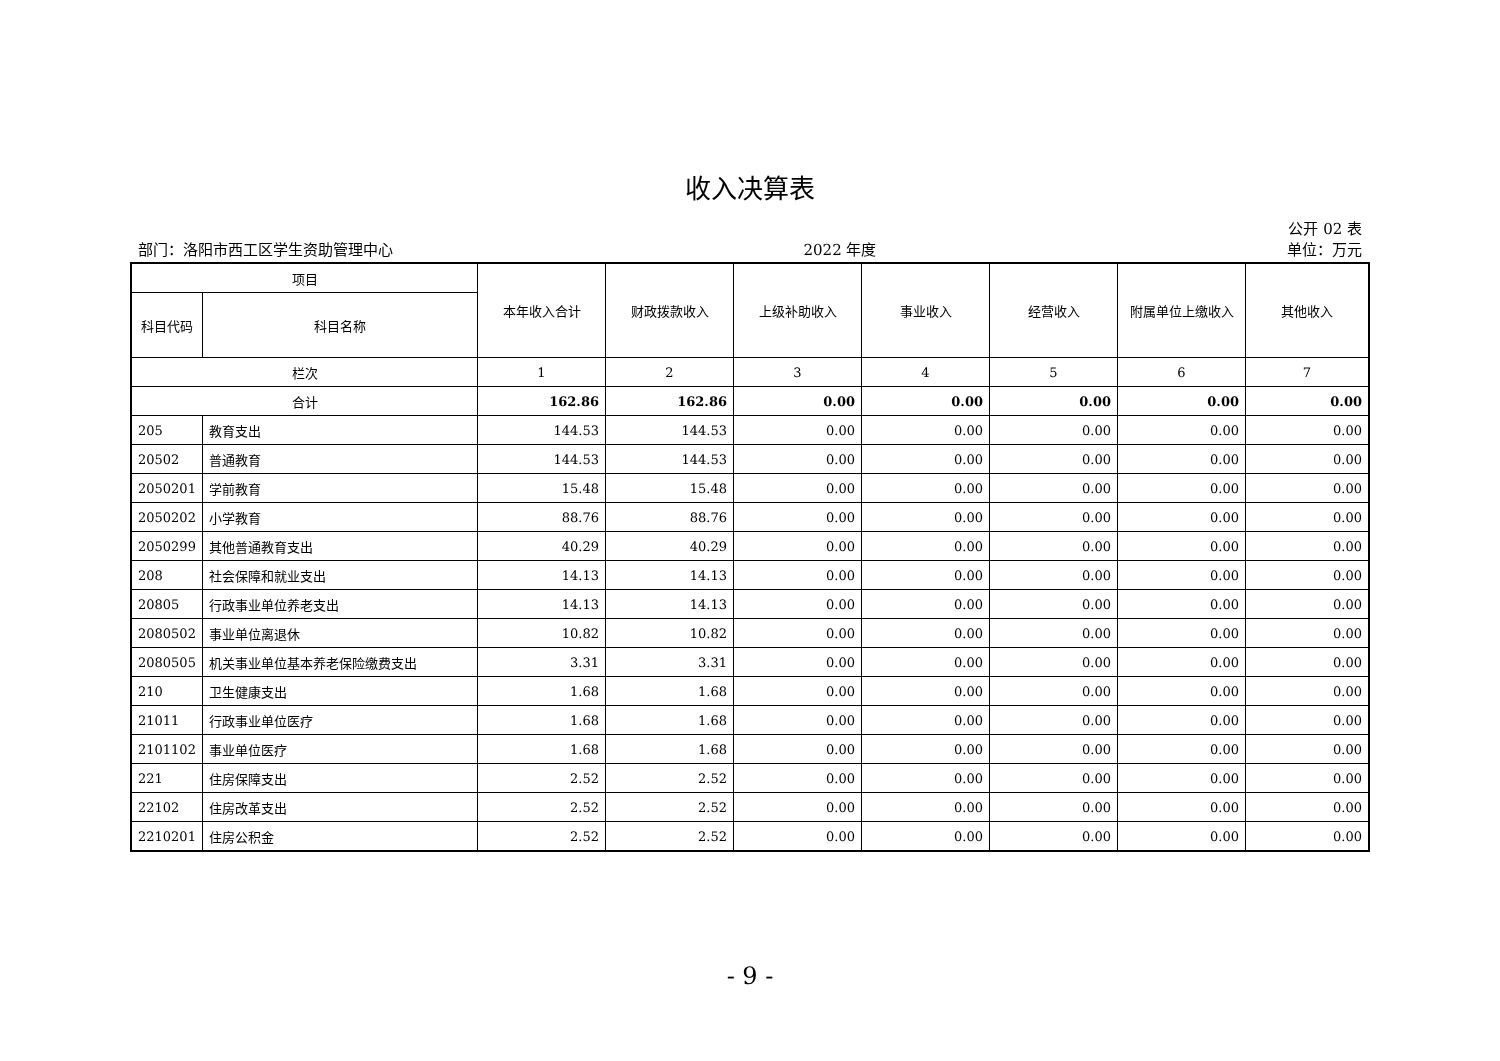收入决算表
公开 02 表
部门：洛阳市西工区学生资助管理中心 2022 年度 单位：万元
| 项目 | | 本年收入合计 | 财政拨款收入 | 上级补助收入 | 事业收入 | 经营收入 | 附属单位上缴收入 | 其他收入 |
| --- | --- | --- | --- | --- | --- | --- | --- | --- |
| 科目代码 | 科目名称 | | | | | | | |
| 栏次 | | 1 | 2 | 3 | 4 | 5 | 6 | 7 |
| 合计 | | 162.86 | 162.86 | 0.00 | 0.00 | 0.00 | 0.00 | 0.00 |
| 205 | 教育支出 | 144.53 | 144.53 | 0.00 | 0.00 | 0.00 | 0.00 | 0.00 |
| 20502 | 普通教育 | 144.53 | 144.53 | 0.00 | 0.00 | 0.00 | 0.00 | 0.00 |
| 2050201 | 学前教育 | 15.48 | 15.48 | 0.00 | 0.00 | 0.00 | 0.00 | 0.00 |
| 2050202 | 小学教育 | 88.76 | 88.76 | 0.00 | 0.00 | 0.00 | 0.00 | 0.00 |
| 2050299 | 其他普通教育支出 | 40.29 | 40.29 | 0.00 | 0.00 | 0.00 | 0.00 | 0.00 |
| 208 | 社会保障和就业支出 | 14.13 | 14.13 | 0.00 | 0.00 | 0.00 | 0.00 | 0.00 |
| 20805 | 行政事业单位养老支出 | 14.13 | 14.13 | 0.00 | 0.00 | 0.00 | 0.00 | 0.00 |
| 2080502 | 事业单位离退休 | 10.82 | 10.82 | 0.00 | 0.00 | 0.00 | 0.00 | 0.00 |
| 2080505 | 机关事业单位基本养老保险缴费支出 | 3.31 | 3.31 | 0.00 | 0.00 | 0.00 | 0.00 | 0.00 |
| 210 | 卫生健康支出 | 1.68 | 1.68 | 0.00 | 0.00 | 0.00 | 0.00 | 0.00 |
| 21011 | 行政事业单位医疗 | 1.68 | 1.68 | 0.00 | 0.00 | 0.00 | 0.00 | 0.00 |
| 2101102 | 事业单位医疗 | 1.68 | 1.68 | 0.00 | 0.00 | 0.00 | 0.00 | 0.00 |
| 221 | 住房保障支出 | 2.52 | 2.52 | 0.00 | 0.00 | 0.00 | 0.00 | 0.00 |
| 22102 | 住房改革支出 | 2.52 | 2.52 | 0.00 | 0.00 | 0.00 | 0.00 | 0.00 |
| 2210201 | 住房公积金 | 2.52 | 2.52 | 0.00 | 0.00 | 0.00 | 0.00 | 0.00 |
- 9 -